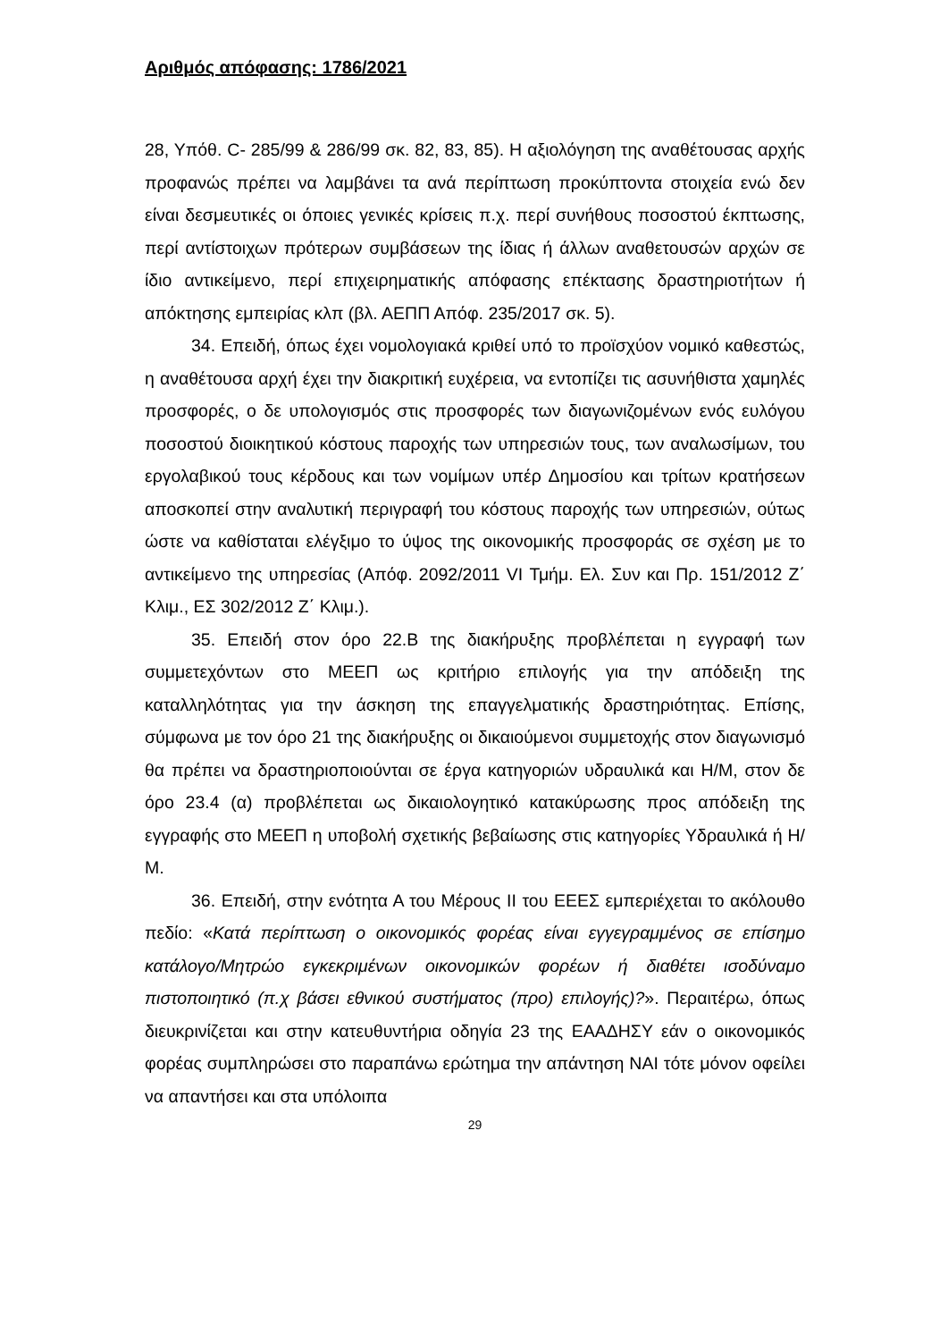Αριθμός απόφασης: 1786/2021
28, Υπόθ. C- 285/99 & 286/99 σκ. 82, 83, 85). Η αξιολόγηση της αναθέτουσας αρχής προφανώς πρέπει να λαμβάνει τα ανά περίπτωση προκύπτοντα στοιχεία ενώ δεν είναι δεσμευτικές οι όποιες γενικές κρίσεις π.χ. περί συνήθους ποσοστού έκπτωσης, περί αντίστοιχων πρότερων συμβάσεων της ίδιας ή άλλων αναθετουσών αρχών σε ίδιο αντικείμενο, περί επιχειρηματικής απόφασης επέκτασης δραστηριοτήτων ή απόκτησης εμπειρίας κλπ (βλ. ΑΕΠΠ Απόφ. 235/2017 σκ. 5).
34. Επειδή, όπως έχει νομολογιακά κριθεί υπό το προϊσχύον νομικό καθεστώς, η αναθέτουσα αρχή έχει την διακριτική ευχέρεια, να εντοπίζει τις ασυνήθιστα χαμηλές προσφορές, ο δε υπολογισμός στις προσφορές των διαγωνιζομένων ενός ευλόγου ποσοστού διοικητικού κόστους παροχής των υπηρεσιών τους, των αναλωσίμων, του εργολαβικού τους κέρδους και των νομίμων υπέρ Δημοσίου και τρίτων κρατήσεων αποσκοπεί στην αναλυτική περιγραφή του κόστους παροχής των υπηρεσιών, ούτως ώστε να καθίσταται ελέγξιμο το ύψος της οικονομικής προσφοράς σε σχέση με το αντικείμενο της υπηρεσίας (Απόφ. 2092/2011 VI Τμήμ. Ελ. Συν και Πρ. 151/2012 Ζ΄ Κλιμ., ΕΣ 302/2012 Ζ΄ Κλιμ.).
35. Επειδή στον όρο 22.Β της διακήρυξης προβλέπεται η εγγραφή των συμμετεχόντων στο ΜΕΕΠ ως κριτήριο επιλογής για την απόδειξη της καταλληλότητας για την άσκηση της επαγγελματικής δραστηριότητας. Επίσης, σύμφωνα με τον όρο 21 της διακήρυξης οι δικαιούμενοι συμμετοχής στον διαγωνισμό θα πρέπει να δραστηριοποιούνται σε έργα κατηγοριών υδραυλικά και Η/Μ, στον δε όρο 23.4 (α) προβλέπεται ως δικαιολογητικό κατακύρωσης προς απόδειξη της εγγραφής στο ΜΕΕΠ η υποβολή σχετικής βεβαίωσης στις κατηγορίες Υδραυλικά ή Η/Μ.
36. Επειδή, στην ενότητα Α του Μέρους ΙΙ του ΕΕΕΣ εμπεριέχεται το ακόλουθο πεδίο: «Κατά περίπτωση ο οικονομικός φορέας είναι εγγεγραμμένος σε επίσημο κατάλογο/Μητρώο εγκεκριμένων οικονομικών φορέων ή διαθέτει ισοδύναμο πιστοποιητικό (π.χ βάσει εθνικού συστήματος (προ) επιλογής)?». Περαιτέρω, όπως διευκρινίζεται και στην κατευθυντήρια οδηγία 23 της ΕΑΑΔΗΣΥ εάν ο οικονομικός φορέας συμπληρώσει στο παραπάνω ερώτημα την απάντηση ΝΑΙ τότε μόνον οφείλει να απαντήσει και στα υπόλοιπα
29